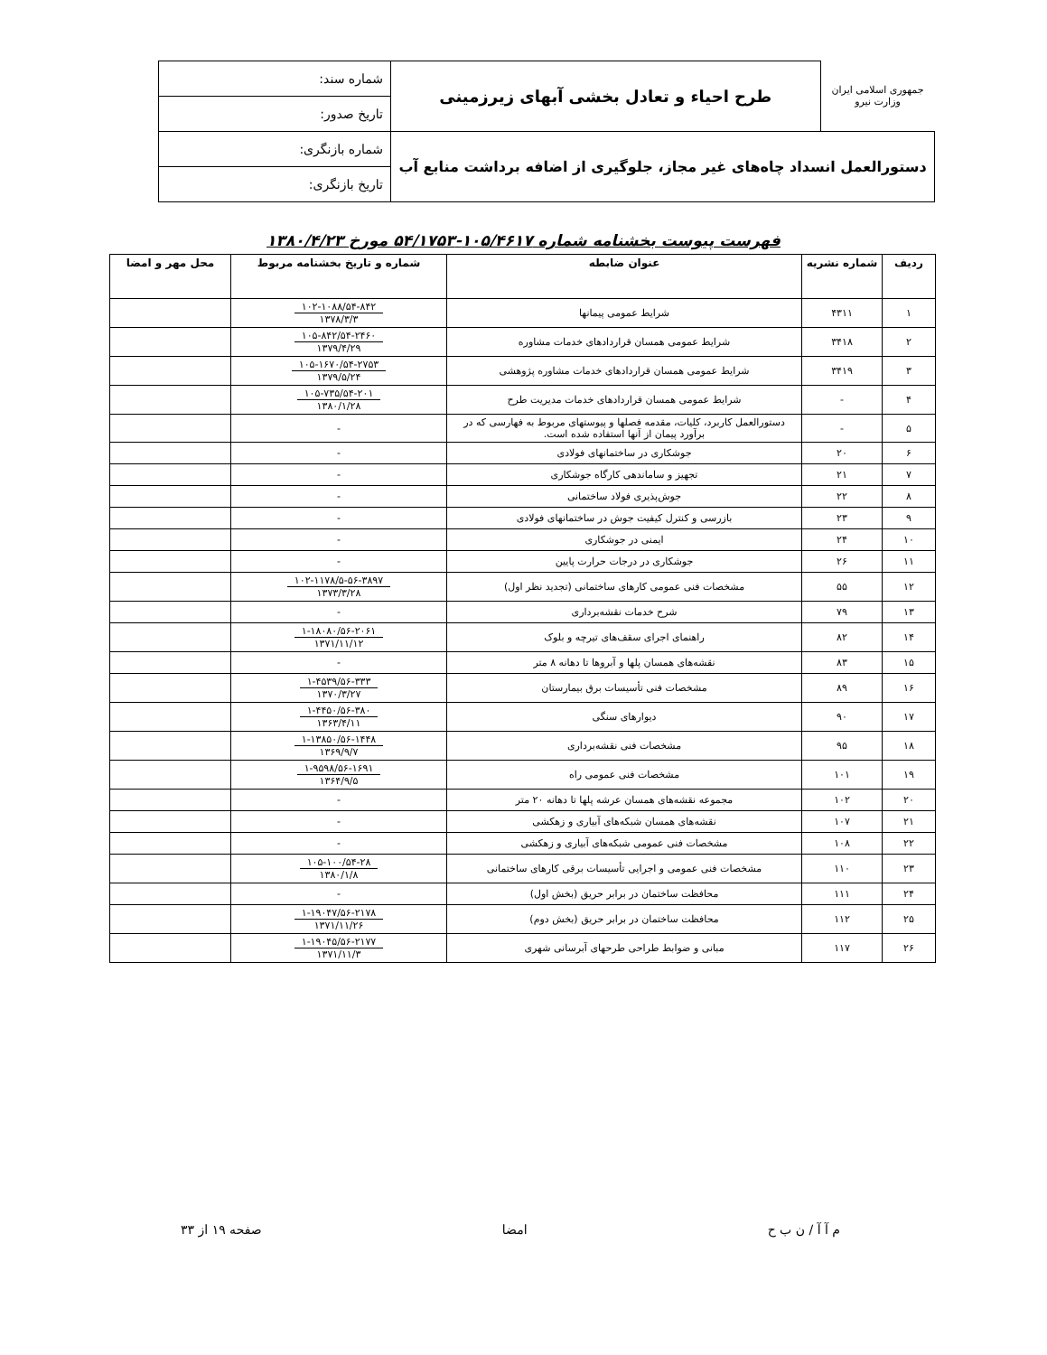| جمهوری اسلامی ایران وزارت نیرو | طرح احیاء و تعادل بخشی آبهای زیرزمینی | شماره سند: |
| | | تاریخ صدور: |
| دستورالعمل انسداد چاه‌های غیر مجاز، جلوگیری از اضافه برداشت منابع آب | | شماره بازنگری: |
| | | تاریخ بازنگری: |
فهرست پیوست بخشنامه شماره ۱۰۵/۴۶۱۷-۵۴/۱۷۵۳ مورخ ۱۳۸۰/۴/۲۳
| ردیف | شماره نشریه | عنوان ضابطه | شماره و تاریخ بخشنامه مربوط | محل مهر و امضا |
| --- | --- | --- | --- | --- |
| ۱ | ۴۳۱۱ | شرایط عمومی پیمانها | ۱۰۲-۱۰۸۸/۵۴-۸۴۲ ۱۳۷۸/۳/۳ | |
| ۲ | ۳۴۱۸ | شرایط عمومی همسان قراردادهای خدمات مشاوره | ۱۰۵-۸۴۲/۵۴-۲۴۶۰ ۱۳۷۹/۴/۲۹ | |
| ۳ | ۳۴۱۹ | شرایط عمومی همسان قراردادهای خدمات مشاوره پژوهشی | ۱۰۵-۱۶۷۰/۵۴-۲۷۵۳ ۱۳۷۹/۵/۲۴ | |
| ۴ | - | شرایط عمومی همسان قراردادهای خدمات مدیریت طرح | ۱۰۵-۷۳۵/۵۴-۲۰۱ ۱۳۸۰/۱/۲۸ | |
| ۵ | - | دستورالعمل کاربرد، کلیات، مقدمه فصلها و پیوستهای مربوط به فهارسی که در برآورد پیمان از آنها استفاده شده است. | - | |
| ۶ | ۲۰ | جوشکاری در ساختمانهای فولادی | - | |
| ۷ | ۲۱ | تجهیز و ساماندهی کارگاه جوشکاری | - | |
| ۸ | ۲۲ | جوش‌پذیری فولاد ساختمانی | - | |
| ۹ | ۲۳ | بازرسی و کنترل کیفیت جوش در ساختمانهای فولادی | - | |
| ۱۰ | ۲۴ | ایمنی در جوشکاری | - | |
| ۱۱ | ۲۶ | جوشکاری در درجات حرارت پایین | - | |
| ۱۲ | ۵۵ | مشخصات فنی عمومی کارهای ساختمانی (تجدید نظر اول) | ۱۰۲-۱۱۷۸/۵-۵۶-۳۸۹۷ ۱۳۷۳/۳/۲۸ | |
| ۱۳ | ۷۹ | شرح خدمات نقشه‌برداری | - | |
| ۱۴ | ۸۲ | راهنمای اجرای سقف‌های تیرچه و بلوک | ۱-۱۸۰۸۰/۵۶-۲۰۶۱ ۱۳۷۱/۱۱/۱۲ | |
| ۱۵ | ۸۳ | نقشه‌های همسان پلها و آبروها تا دهانه ۸ متر | - | |
| ۱۶ | ۸۹ | مشخصات فنی تأسیسات برق بیمارستان | ۱-۴۵۳۹/۵۶-۳۳۳ ۱۳۷۰/۳/۲۷ | |
| ۱۷ | ۹۰ | دیوارهای سنگی | ۱-۴۴۵۰/۵۶-۳۸۰ ۱۳۶۳/۴/۱۱ | |
| ۱۸ | ۹۵ | مشخصات فنی نقشه‌برداری | ۱-۱۳۸۵۰/۵۶-۱۴۴۸ ۱۳۶۹/۹/۷ | |
| ۱۹ | ۱۰۱ | مشخصات فنی عمومی راه | ۱-۹۵۹۸/۵۶-۱۶۹۱ ۱۳۶۴/۹/۵ | |
| ۲۰ | ۱۰۲ | مجموعه نقشه‌های همسان عرشه پلها تا دهانه ۲۰ متر | - | |
| ۲۱ | ۱۰۷ | نقشه‌های همسان شبکه‌های آبیاری و زهکشی | - | |
| ۲۲ | ۱۰۸ | مشخصات فنی عمومی شبکه‌های آبیاری و زهکشی | - | |
| ۲۳ | ۱۱۰ | مشخصات فنی عمومی و اجرایی تأسیسات برقی کارهای ساختمانی | ۱۰۵-۱۰۰/۵۴-۲۸ ۱۳۸۰/۱/۸ | |
| ۲۴ | ۱۱۱ | محافظت ساختمان در برابر حریق (بخش اول) | - | |
| ۲۵ | ۱۱۲ | محافظت ساختمان در برابر حریق (بخش دوم) | ۱-۱۹۰۴۷/۵۶-۲۱۷۸ ۱۳۷۱/۱۱/۲۶ | |
| ۲۶ | ۱۱۷ | مبانی و ضوابط طراحی طرحهای آبرسانی شهری | ۱-۱۹۰۴۵/۵۶-۲۱۷۷ ۱۳۷۱/۱۱/۳ | |
م آ آ / ن ب ح امضا صفحه ۱۹ از ۳۳